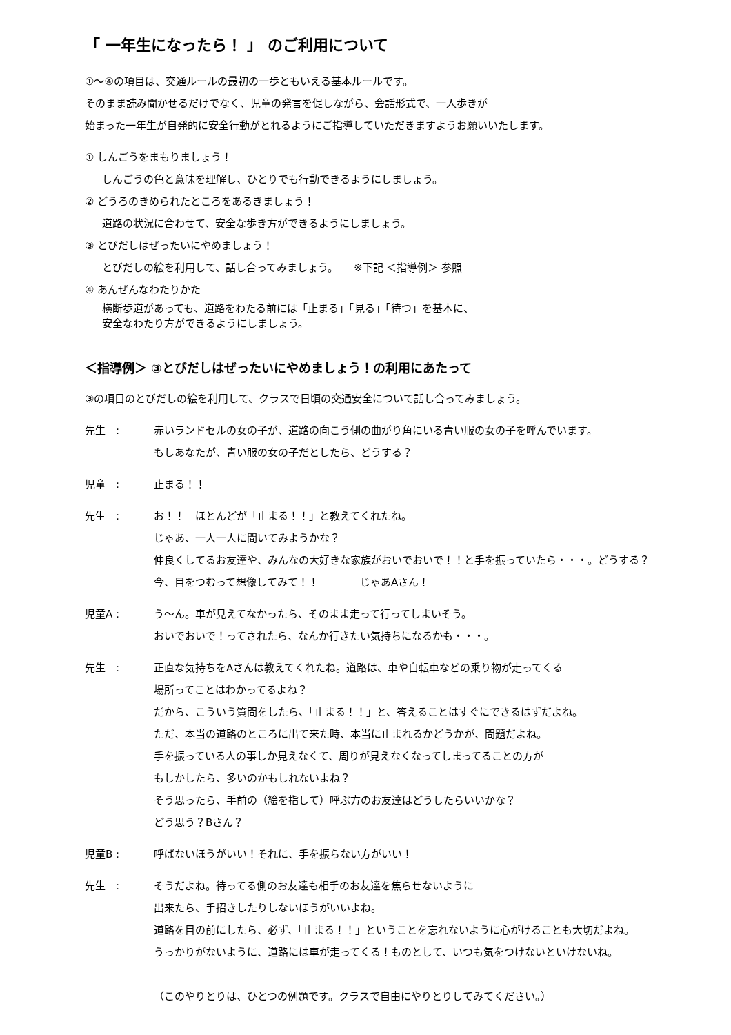「 一年生になったら！ 」 のご利用について
①～④の項目は、交通ルールの最初の一歩ともいえる基本ルールです。
そのまま読み聞かせるだけでなく、児童の発言を促しながら、会話形式で、一人歩きが
始まった一年生が自発的に安全行動がとれるようにご指導していただきますようお願いいたします。
① しんごうをまもりましょう！
しんごうの色と意味を理解し、ひとりでも行動できるようにしましょう。
② どうろのきめられたところをあるきましょう！
道路の状況に合わせて、安全な歩き方ができるようにしましょう。
③ とびだしはぜったいにやめましょう！
とびだしの絵を利用して、話し合ってみましょう。　　※下記 ＜指導例＞ 参照
④ あんぜんなわたりかた
横断歩道があっても、道路をわたる前には「止まる」「見る」「待つ」を基本に、
安全なわたり方ができるようにしましょう。
＜指導例＞ ③とびだしはぜったいにやめましょう！の利用にあたって
③の項目のとびだしの絵を利用して、クラスで日頃の交通安全について話し合ってみましょう。
先生　: 赤いランドセルの女の子が、道路の向こう側の曲がり角にいる青い服の女の子を呼んでいます。
もしあなたが、青い服の女の子だとしたら、どうする？
児童　: 止まる！！
先生　: お！！　ほとんどが「止まる！！」と教えてくれたね。
じゃあ、一人一人に聞いてみようかな？
仲良くしてるお友達や、みんなの大好きな家族がおいでおいで！！と手を振っていたら・・・。どうする？
今、目をつむって想像してみて！！　　　　じゃあAさん！
児童A : う～ん。車が見えてなかったら、そのまま走って行ってしまいそう。
おいでおいで！ってされたら、なんか行きたい気持ちになるかも・・・。
先生　: 正直な気持ちをAさんは教えてくれたね。道路は、車や自転車などの乗り物が走ってくる
場所ってことはわかってるよね？
だから、こういう質問をしたら、「止まる！！」と、答えることはすぐにできるはずだよね。
ただ、本当の道路のところに出て来た時、本当に止まれるかどうかが、問題だよね。
手を振っている人の事しか見えなくて、周りが見えなくなってしまってることの方が
もしかしたら、多いのかもしれないよね？
そう思ったら、手前の（絵を指して）呼ぶ方のお友達はどうしたらいいかな？
どう思う？Bさん？
児童B : 呼ばないほうがいい！それに、手を振らない方がいい！
先生　: そうだよね。待ってる側のお友達も相手のお友達を焦らせないように
出来たら、手招きしたりしないほうがいいよね。
道路を目の前にしたら、必ず、「止まる！！」ということを忘れないように心がけることも大切だよね。
うっかりがないように、道路には車が走ってくる！ものとして、いつも気をつけないといけないね。
（このやりとりは、ひとつの例題です。クラスで自由にやりとりしてみてください。）